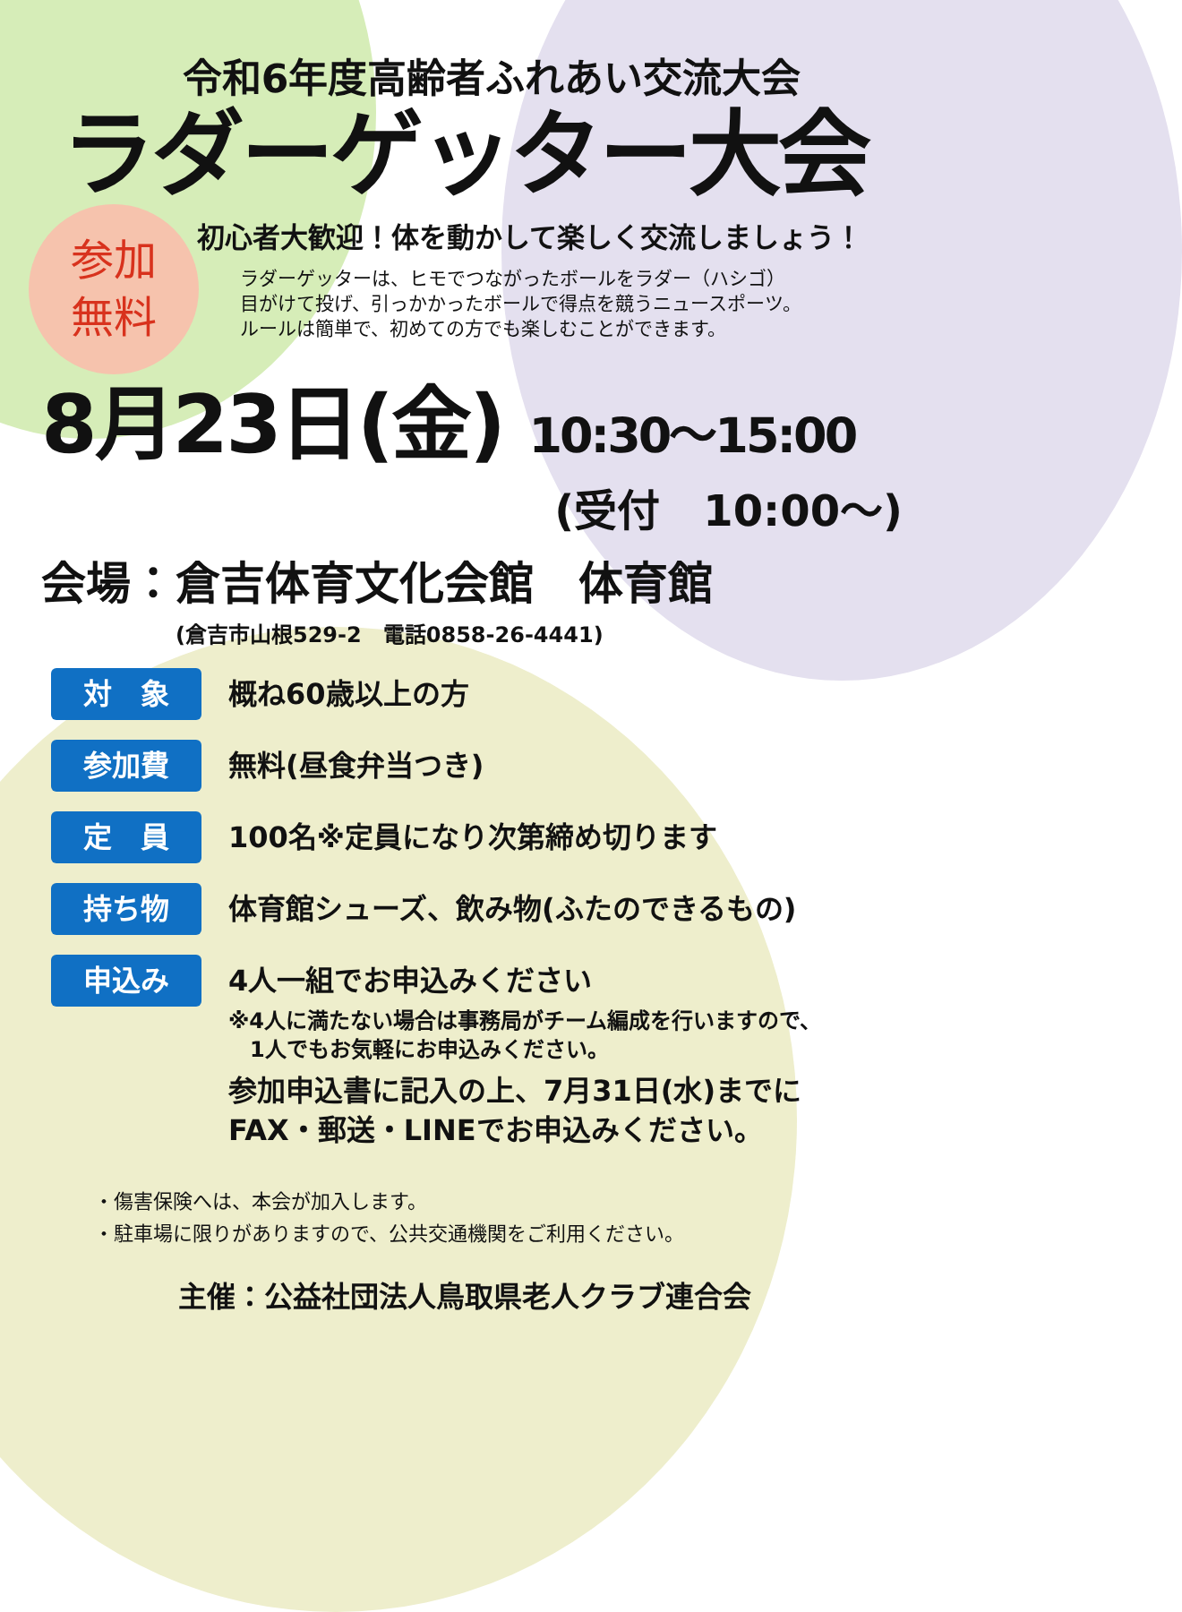令和6年度高齢者ふれあい交流大会
ラダーゲッター大会
参加
無料
初心者大歓迎！体を動かして楽しく交流しましょう！
ラダーゲッターは、ヒモでつながったボールをラダー（ハシゴ）
目がけて投げ、引っかかったボールで得点を競うニュースポーツ。
ルールは簡単で、初めての方でも楽しむことができます。
8月23日(金) 10:30～15:00
(受付　10:00～)
会場：倉吉体育文化会館　体育館
(倉吉市山根529-2　電話0858-26-4441)
対　象
概ね60歳以上の方
参加費
無料(昼食弁当つき)
定　員
100名※定員になり次第締め切ります
持ち物
体育館シューズ、飲み物(ふたのできるもの)
申込み
4人一組でお申込みください
※4人に満たない場合は事務局がチーム編成を行いますので、
　1人でもお気軽にお申込みください。
参加申込書に記入の上、7月31日(水)までに
FAX・郵送・LINEでお申込みください。
・傷害保険へは、本会が加入します。
・駐車場に限りがありますので、公共交通機関をご利用ください。
主催：公益社団法人鳥取県老人クラブ連合会